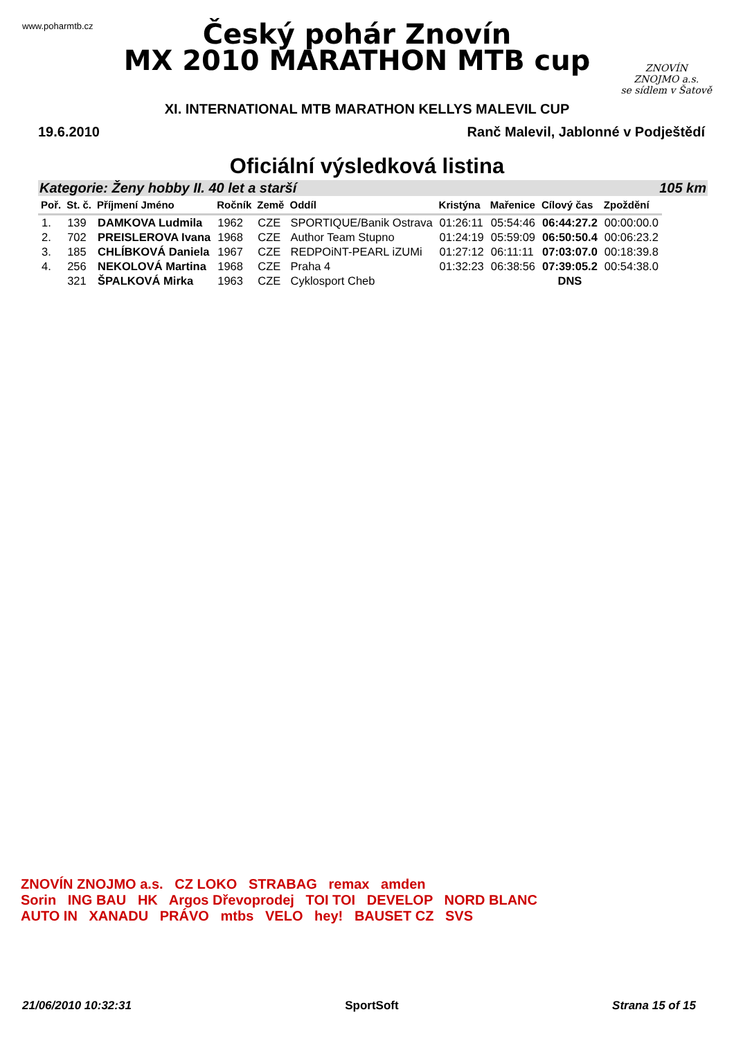www.poharmtb.cz
Český pohár Znovín
MX 2010 MARATHON MTB cup
ZNOVÍN
ZNOJMO a.s.
se sídlem v Šatově
XI. INTERNATIONAL MTB MARATHON KELLYS MALEVIL CUP
19.6.2010 Ranč Malevil, Jablonné v Podještědí
Oficiální výsledková listina
Kategorie: Ženy hobby II. 40 let a starší 105 km
| Poř. | St. č. | Příjmení Jméno | Ročník | Země | Oddíl | Kristýna | Mařenice | Cílový čas | Zpoždění |
| --- | --- | --- | --- | --- | --- | --- | --- | --- | --- |
| 1. | 139 | DAMKOVA Ludmila | 1962 | CZE | SPORTIQUE/Banik Ostrava | 01:26:11 | 05:54:46 | 06:44:27.2 | 00:00:00.0 |
| 2. | 702 | PREISLEROVA Ivana | 1968 | CZE | Author Team Stupno | 01:24:19 | 05:59:09 | 06:50:50.4 | 00:06:23.2 |
| 3. | 185 | CHLÍBKOVÁ Daniela | 1967 | CZE | REDPOiNT-PEARL iZUMi | 01:27:12 | 06:11:11 | 07:03:07.0 | 00:18:39.8 |
| 4. | 256 | NEKOLOVÁ Martina | 1968 | CZE | Praha 4 | 01:32:23 | 06:38:56 | 07:39:05.2 | 00:54:38.0 |
| | 321 | ŠPALKOVÁ Mirka | 1963 | CZE | Cyklosport Cheb | | | DNS | |
ZNOVÍN ZNOJMO a.s. CZ LOKO STRABAG remax amden
Sorin ING BAU HK Argos Dřevoprodej TOI TOI DEVELOP NORD BLANC
AUTO IN XANADU PRÁVO mtbs VELO hey! BAUSET CZ SVS
21/06/2010 10:32:31 SportSoft Strana 15 of 15